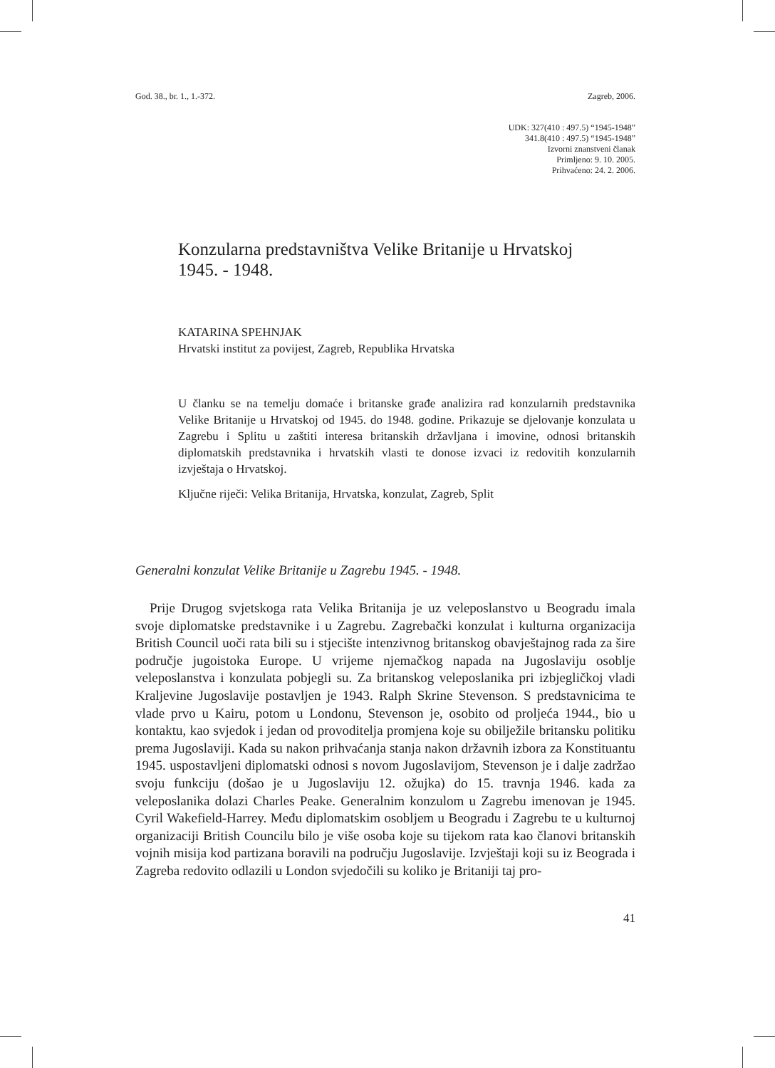God. 38., br. 1., 1.-372. Zagreb, 2006.
UDK: 327(410 : 497.5) “1945-1948”
341.8(410 : 497.5) “1945-1948”
Izvorni znanstveni članak
Primljeno: 9. 10. 2005.
Prihvaćeno: 24. 2. 2006.
Konzularna predstavništva Velike Britanije u Hrvatskoj 1945. - 1948.
KATARINA SPEHNJAK
Hrvatski institut za povijest, Zagreb, Republika Hrvatska
U članku se na temelju domaće i britanske građe analizira rad konzularnih predstavnika Velike Britanije u Hrvatskoj od 1945. do 1948. godine. Prikazuje se djelovanje konzulata u Zagrebu i Splitu u zaštiti interesa britanskih državljana i imovine, odnosi britanskih diplomatskih predstavnika i hrvatskih vlasti te donose izvaci iz redovitih konzularnih izvještaja o Hrvatskoj.
Ključne riječi: Velika Britanija, Hrvatska, konzulat, Zagreb, Split
Generalni konzulat Velike Britanije u Zagrebu 1945. - 1948.
Prije Drugog svjetskoga rata Velika Britanija je uz veleposlanstvo u Beogradu imala svoje diplomatske predstavnike i u Zagrebu. Zagrebački konzulat i kulturna organizacija British Council uoči rata bili su i stjecište intenzivnog britanskog obavještajnog rada za šire područje jugoistoka Europe. U vrijeme njemačkog napada na Jugoslaviju osoblje veleposlanstva i konzulata pobjegli su. Za britanskog veleposlanika pri izbjegličkoj vladi Kraljevine Jugoslavije postavljen je 1943. Ralph Skrine Stevenson. S predstavnicima te vlade prvo u Kairu, potom u Londonu, Stevenson je, osobito od proljeća 1944., bio u kontaktu, kao svjedok i jedan od provoditelja promjena koje su obilježile britansku politiku prema Jugoslaviji. Kada su nakon prihvaćanja stanja nakon državnih izbora za Konstituantu 1945. uspostavljeni diplomatski odnosi s novom Jugoslavijom, Stevenson je i dalje zadržao svoju funkciju (došao je u Jugoslaviju 12. ožujka) do 15. travnja 1946. kada za veleposlanika dolazi Charles Peake. Generalnim konzulom u Zagrebu imenovan je 1945. Cyril Wakefield-Harrey. Među diplomatskim osobljem u Beogradu i Zagrebu te u kulturnoj organizaciji British Councilu bilo je više osoba koje su tijekom rata kao članovi britanskih vojnih misija kod partizana boravili na području Jugoslavije. Izvještaji koji su iz Beograda i Zagreba redovito odlazili u London svjedočili su koliko je Britaniji taj pro-
41